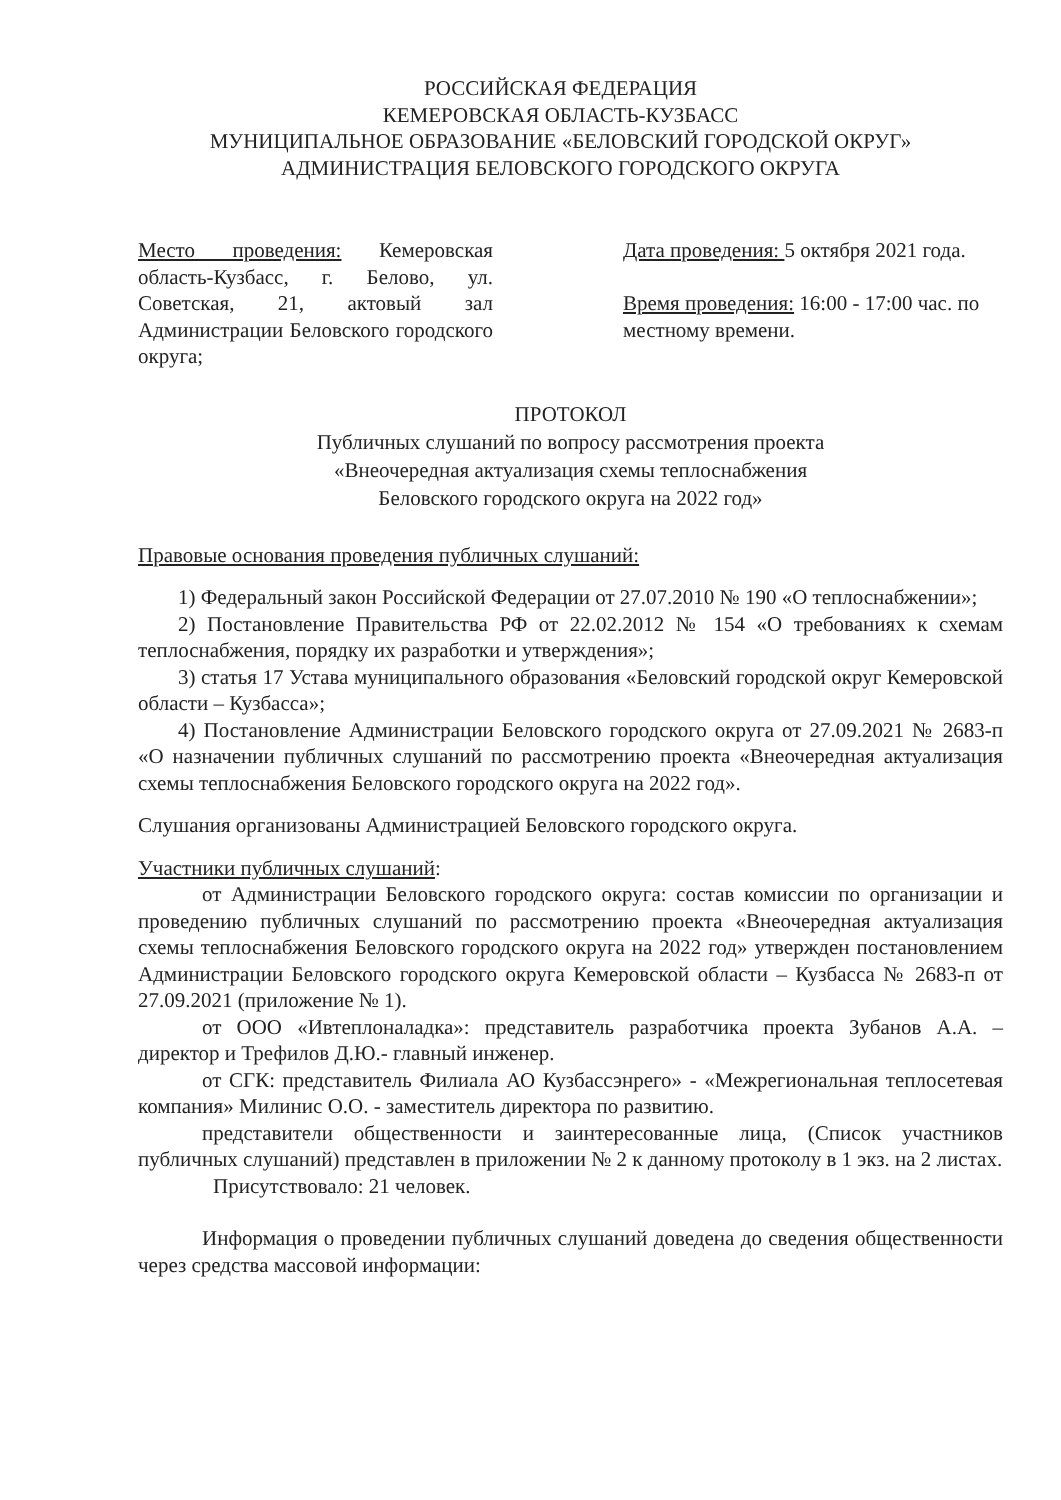РОССИЙСКАЯ ФЕДЕРАЦИЯ
КЕМЕРОВСКАЯ ОБЛАСТЬ-КУЗБАСС
МУНИЦИПАЛЬНОЕ ОБРАЗОВАНИЕ «БЕЛОВСКИЙ ГОРОДСКОЙ ОКРУГ»
АДМИНИСТРАЦИЯ БЕЛОВСКОГО ГОРОДСКОГО ОКРУГА
Место проведения: Кемеровская область-Кузбасс, г. Белово, ул. Советская, 21, актовый зал Администрации Беловского городского округа;
Дата проведения: 5 октября 2021 года.
Время проведения: 16:00 - 17:00 час. по местному времени.
ПРОТОКОЛ
Публичных слушаний по вопросу рассмотрения проекта
«Внеочередная актуализация схемы теплоснабжения
Беловского городского округа на 2022 год»
Правовые основания проведения публичных слушаний:
1) Федеральный закон Российской Федерации от 27.07.2010 № 190 «О теплоснабжении»;
2) Постановление Правительства РФ от 22.02.2012 № 154 «О требованиях к схемам теплоснабжения, порядку их разработки и утверждения»;
3) статья 17 Устава муниципального образования «Беловский городской округ Кемеровской области – Кузбасса»;
4) Постановление Администрации Беловского городского округа от 27.09.2021 № 2683-п «О назначении публичных слушаний по рассмотрению проекта «Внеочередная актуализация схемы теплоснабжения Беловского городского округа на 2022 год».
Слушания организованы Администрацией Беловского городского округа.
Участники публичных слушаний:
от Администрации Беловского городского округа: состав комиссии по организации и проведению публичных слушаний по рассмотрению проекта «Внеочередная актуализация схемы теплоснабжения Беловского городского округа на 2022 год» утвержден постановлением Администрации Беловского городского округа Кемеровской области – Кузбасса № 2683-п от 27.09.2021 (приложение № 1).
от ООО «Ивтеплоналадка»: представитель разработчика проекта Зубанов А.А. – директор и Трефилов Д.Ю.- главный инженер.
от СГК: представитель Филиала АО Кузбассэнрего» - «Межрегиональная теплосетевая компания» Милинис О.О. - заместитель директора по развитию.
представители общественности и заинтересованные лица, (Список участников публичных слушаний) представлен в приложении № 2 к данному протоколу в 1 экз. на 2 листах.
Присутствовало: 21 человек.
Информация о проведении публичных слушаний доведена до сведения общественности через средства массовой информации: